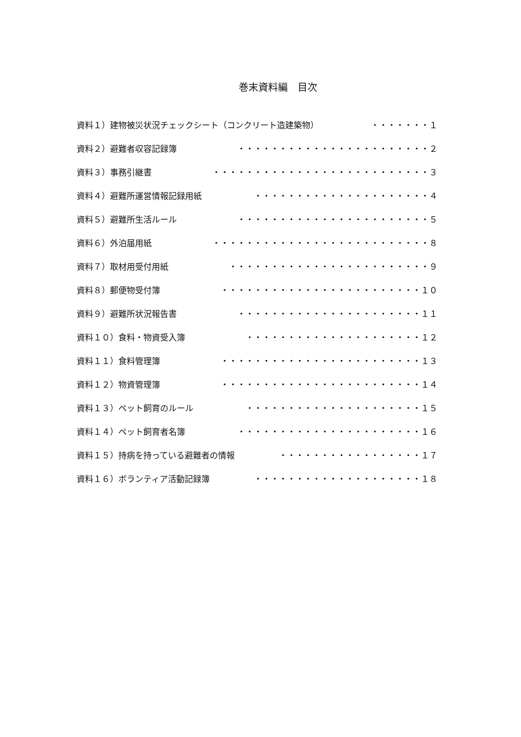巻末資料編　目次
資料１）建物被災状況チェックシート（コンクリート造建築物） ・・・・・・・１
資料２）避難者収容記録簿 ・・・・・・・・・・・・・・・・・・・・・・・２
資料３）事務引継書 ・・・・・・・・・・・・・・・・・・・・・・・・・・３
資料４）避難所運営情報記録用紙 ・・・・・・・・・・・・・・・・・・・・・４
資料５）避難所生活ルール ・・・・・・・・・・・・・・・・・・・・・・・５
資料６）外泊届用紙 ・・・・・・・・・・・・・・・・・・・・・・・・・・８
資料７）取材用受付用紙 ・・・・・・・・・・・・・・・・・・・・・・・・９
資料８）郵便物受付簿 ・・・・・・・・・・・・・・・・・・・・・・・・１０
資料９）避難所状況報告書 ・・・・・・・・・・・・・・・・・・・・・・１１
資料１０）食料・物資受入簿 ・・・・・・・・・・・・・・・・・・・・・１２
資料１１）食料管理簿 ・・・・・・・・・・・・・・・・・・・・・・・・１３
資料１２）物資管理簿 ・・・・・・・・・・・・・・・・・・・・・・・・１４
資料１３）ペット飼育のルール ・・・・・・・・・・・・・・・・・・・・・１５
資料１４）ペット飼育者名簿 ・・・・・・・・・・・・・・・・・・・・・・１６
資料１５）持病を持っている避難者の情報 ・・・・・・・・・・・・・・・・・１７
資料１６）ボランティア活動記録簿 ・・・・・・・・・・・・・・・・・・・・１８